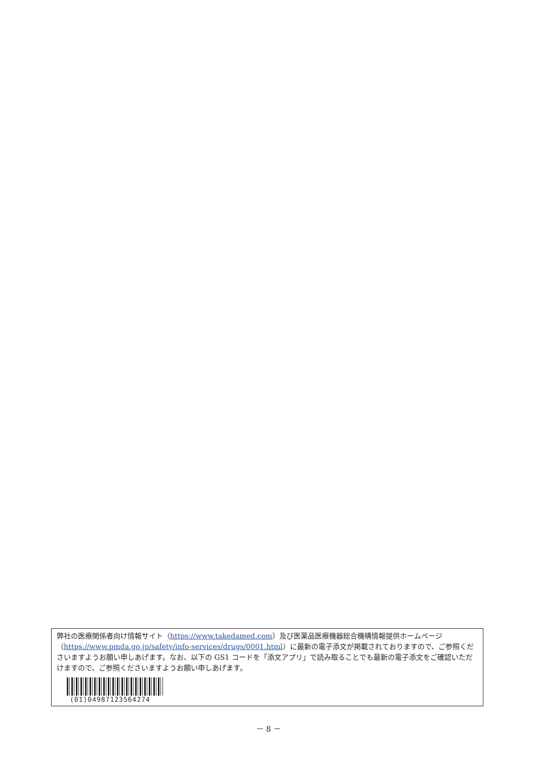弊社の医療関係者向け情報サイト（https://www.takedamed.com）及び医薬品医療機器総合機構情報提供ホームページ（https://www.pmda.go.jp/safety/info-services/drugs/0001.html）に最新の電子添文が掲載されておりますので、ご参照くださいますようお願い申しあげます。なお、以下の GS1 コードを「添文アプリ」で読み取ることでも最新の電子添文をご確認いただけますので、ご参照くださいますようお願い申しあげます。
(01)04987123564274
－ 8 －